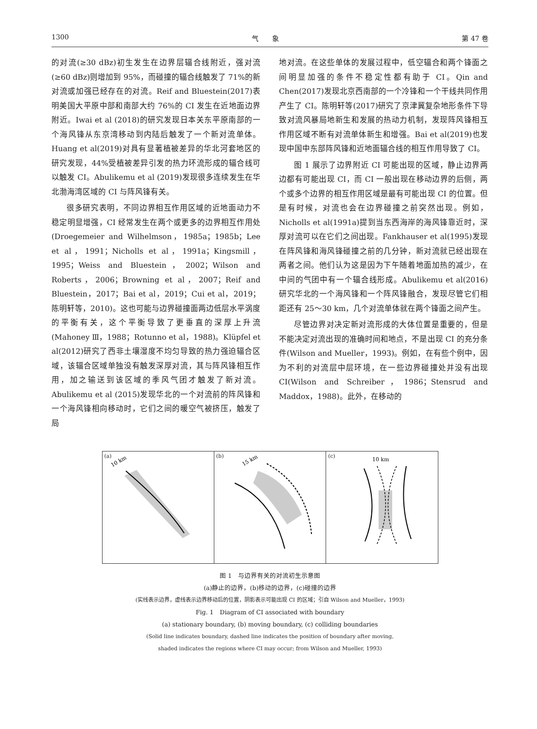1300 气　　象 第 47 卷
的对流(≥30 dBz)初生发生在边界层辐合线附近，强对流(≥60 dBz)则增加到 95%，而碰撞的辐合线触发了 71%的新对流或加强已经存在的对流。Reif and Bluestein(2017)表明美国大平原中部和南部大约 76%的 CI 发生在近地面边界附近。Iwai et al (2018)的研究发现日本关东平原南部的一个海风锋从东京湾移动到内陆后触发了一个新对流单体。Huang et al(2019)对具有显著植被差异的华北河套地区的研究发现，44%受植被差异引发的热力环流形成的辐合线可以触发 CI。Abulikemu et al (2019)发现很多连续发生在华北渤海湾区域的 CI 与阵风锋有关。
很多研究表明，不同边界相互作用区域的近地面动力不稳定明显增强，CI 经常发生在两个或更多的边界相互作用处(Droegemeier and Wilhelmson，1985a；1985b；Lee et al，1991；Nicholls et al，1991a；Kingsmill，1995；Weiss and Bluestein，2002；Wilson and Roberts，2006；Browning et al，2007；Reif and Bluestein，2017；Bai et al，2019；Cui et al，2019；陈明轩等，2010)。这也可能与边界碰撞面两边低层水平涡度的平衡有关，这个平衡导致了更垂直的深厚上升流(Mahoney Ⅲ，1988；Rotunno et al，1988)。Klüpfel et al(2012)研究了西非土壤湿度不均匀导致的热力强迫辐合区域，该辐合区域单独没有触发深厚对流，其与阵风锋相互作用，加之输送到该区域的季风气团才触发了新对流。Abulikemu et al (2015)发现华北的一个对流前的阵风锋和一个海风锋相向移动时，它们之间的暖空气被挤压，触发了局
地对流。在这些单体的发展过程中，低空辐合和两个锋面之间明显加强的条件不稳定性都有助于 CI。Qin and Chen(2017)发现北京西南部的一个冷锋和一个干线共同作用产生了 CI。陈明轩等(2017)研究了京津冀复杂地形条件下导致对流风暴局地新生和发展的热动力机制，发现阵风锋相互作用区域不断有对流单体新生和增强。Bai et al(2019)也发现中国中东部阵风锋和近地面辐合线的相互作用导致了 CI。
图 1 展示了边界附近 CI 可能出现的区域，静止边界两边都有可能出现 CI，而 CI 一般出现在移动边界的后侧，两个或多个边界的相互作用区域是最有可能出现 CI 的位置。但是有时候，对流也会在边界碰撞之前突然出现。例如，Nicholls et al(1991a)提到当东西海岸的海风锋靠近时，深厚对流可以在它们之间出现。Fankhauser et al(1995)发现在阵风锋和海风锋碰撞之前的几分钟，新对流就已经出现在两者之间。他们认为这是因为下午随着地面加热的减少，在中间的气团中有一个辐合线形成。Abulikemu et al(2016)研究华北的一个海风锋和一个阵风锋融合，发现尽管它们相距还有 25～30 km，几个对流单体就在两个锋面之间产生。
尽管边界对决定新对流形成的大体位置是重要的，但是不能决定对流出现的准确时间和地点，不是出现 CI 的充分条件(Wilson and Mueller，1993)。例如，在有些个例中，因为不利的对流层中层环境，在一些边界碰撞处并没有出现 CI(Wilson and Schreiber，1986；Stensrud and Maddox，1988)。此外，在移动的
(a)
10 km
(b)
15 km
(c)
10 km
图 1　与边界有关的对流初生示意图
(a)静止的边界，(b)移动的边界，(c)碰撞的边界
(实线表示边界，虚线表示边界移动后的位置，阴影表示可能出现 CI 的区域；引自 Wilson and Mueller，1993)
Fig. 1　Diagram of CI associated with boundary
(a) stationary boundary, (b) moving boundary, (c) colliding boundaries
(Solid line indicates boundary, dashed line indicates the position of boundary after moving,
shaded indicates the regions where CI may occur; from Wilson and Mueller, 1993)